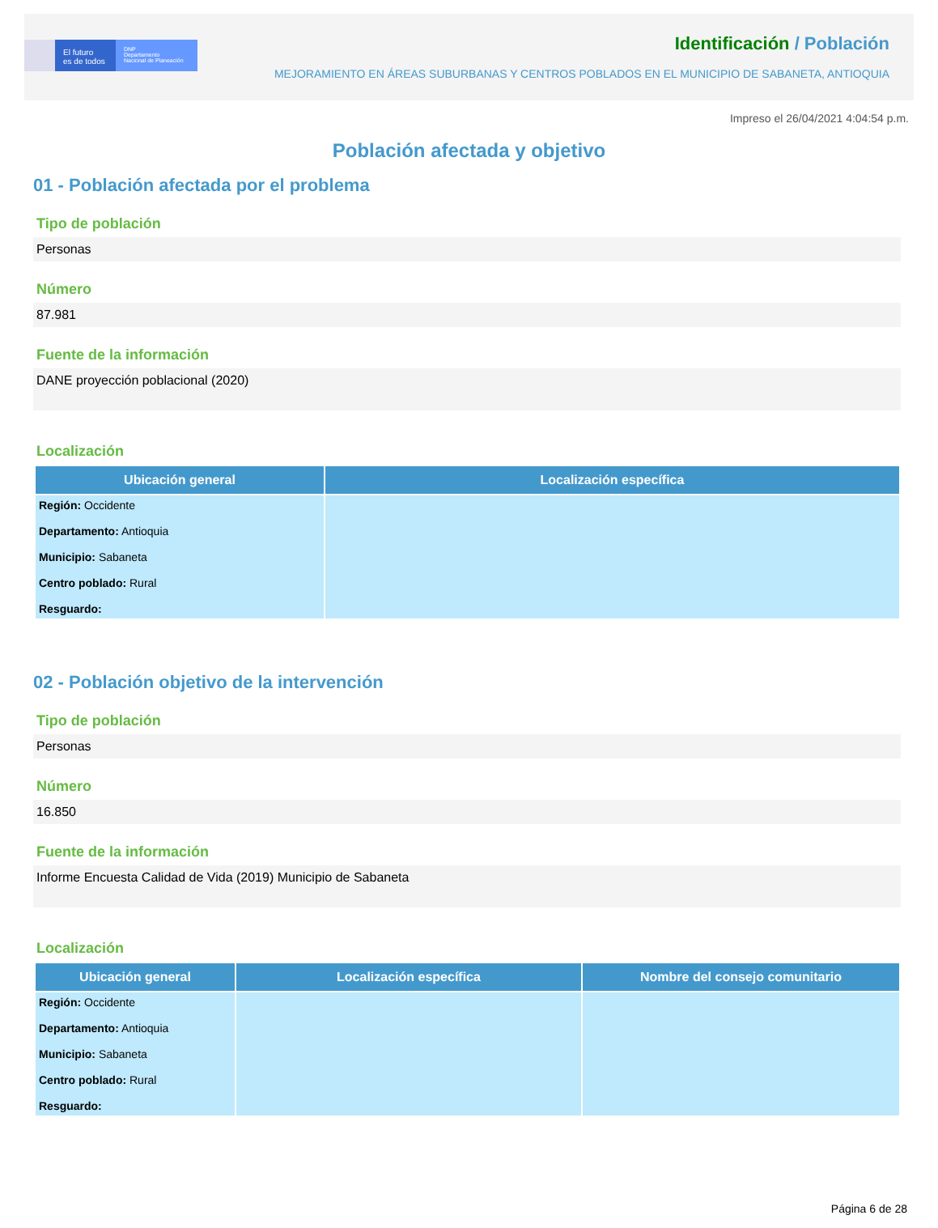El futuro
es de todos
DNP
Departamento
Nacional de Planeación
Identificación / Población
MEJORAMIENTO EN ÁREAS SUBURBANAS Y CENTROS POBLADOS EN EL MUNICIPIO DE SABANETA, ANTIOQUIA
Impreso el 26/04/2021 4:04:54 p.m.
Población afectada y objetivo
01 - Población afectada por el problema
Tipo de población
Personas
Número
87.981
Fuente de la información
DANE proyección poblacional (2020)
Localización
| Ubicación general | Localización específica |
| --- | --- |
| Región: Occidente Departamento: Antioquia Municipio: Sabaneta Centro poblado: Rural Resguardo: | |
02 - Población objetivo de la intervención
Tipo de población
Personas
Número
16.850
Fuente de la información
Informe Encuesta Calidad de Vida (2019) Municipio de Sabaneta
Localización
| Ubicación general | Localización específica | Nombre del consejo comunitario |
| --- | --- | --- |
| Región: Occidente Departamento: Antioquia Municipio: Sabaneta Centro poblado: Rural Resguardo: | | |
Página 6 de 28